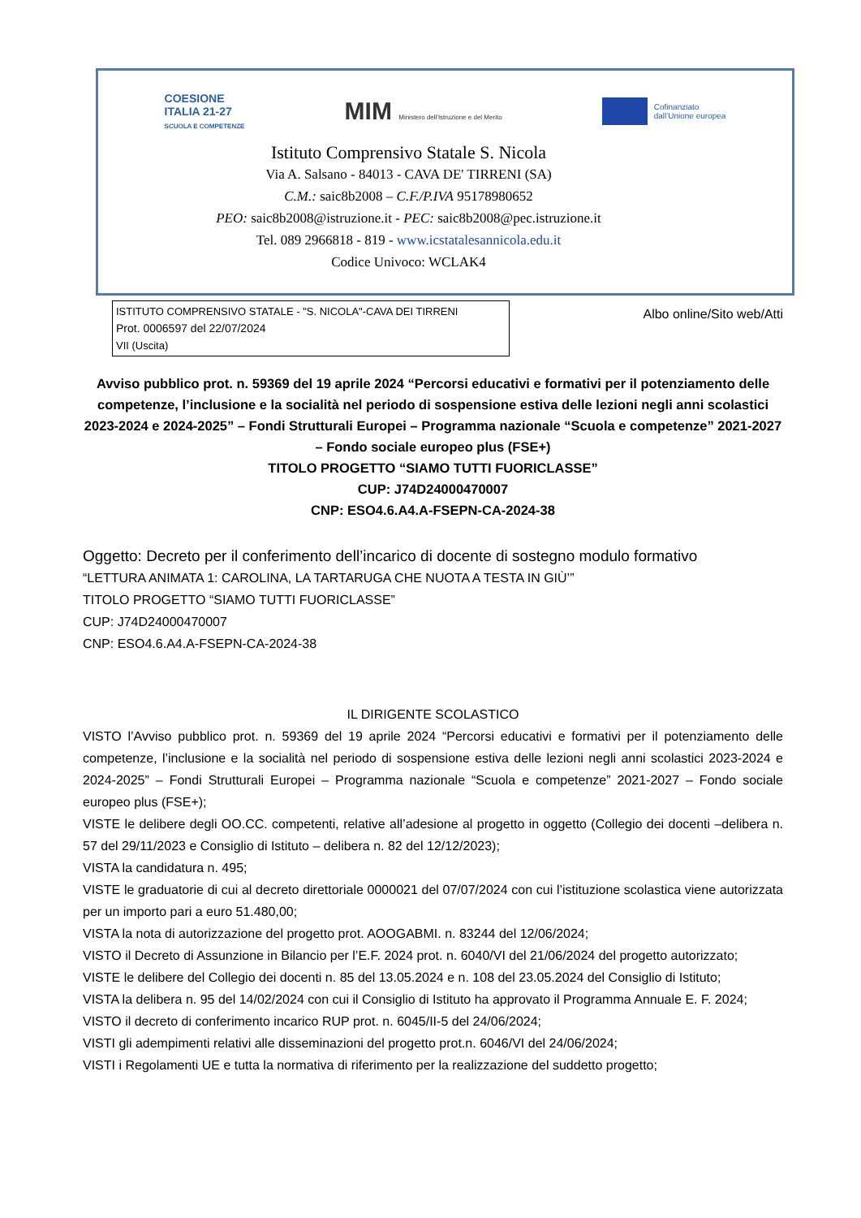COESIONE
ITALIA 21-27
SCUOLA E COMPETENZE
MIM Ministero dell'Istruzione e del Merito
Cofinanziato
dall'Unione europea
Istituto Comprensivo Statale S. Nicola
Via A. Salsano - 84013 - CAVA DE' TIRRENI (SA)
C.M.: saic8b2008 – C.F./P.IVA 95178980652
PEO: saic8b2008@istruzione.it - PEC: saic8b2008@pec.istruzione.it
Tel. 089 2966818 - 819 - www.icstatalesannicola.edu.it
Codice Univoco: WCLAK4
ISTITUTO COMPRENSIVO STATALE - "S. NICOLA"-CAVA DEI TIRRENI
Prot. 0006597 del 22/07/2024
VII (Uscita)
Albo online/Sito web/Atti
Avviso pubblico prot. n. 59369 del 19 aprile 2024 “Percorsi educativi e formativi per il potenziamento delle competenze, l’inclusione e la socialità nel periodo di sospensione estiva delle lezioni negli anni scolastici 2023-2024 e 2024-2025” – Fondi Strutturali Europei – Programma nazionale “Scuola e competenze” 2021-2027 – Fondo sociale europeo plus (FSE+)
TITOLO PROGETTO “SIAMO TUTTI FUORICLASSE”
CUP: J74D24000470007
CNP: ESO4.6.A4.A-FSEPN-CA-2024-38
Oggetto: Decreto per il conferimento dell’incarico di docente di sostegno modulo formativo
“LETTURA ANIMATA 1: CAROLINA, LA TARTARUGA CHE NUOTA A TESTA IN GIÙ’”
TITOLO PROGETTO “SIAMO TUTTI FUORICLASSE”
CUP: J74D24000470007
CNP: ESO4.6.A4.A-FSEPN-CA-2024-38
IL DIRIGENTE SCOLASTICO
VISTO l’Avviso pubblico prot. n. 59369 del 19 aprile 2024 “Percorsi educativi e formativi per il potenziamento delle competenze, l’inclusione e la socialità nel periodo di sospensione estiva delle lezioni negli anni scolastici 2023-2024 e 2024-2025” – Fondi Strutturali Europei – Programma nazionale “Scuola e competenze” 2021-2027 – Fondo sociale europeo plus (FSE+);
VISTE le delibere degli OO.CC. competenti, relative all’adesione al progetto in oggetto (Collegio dei docenti –delibera n. 57 del 29/11/2023 e Consiglio di Istituto – delibera n. 82 del 12/12/2023);
VISTA la candidatura n. 495;
VISTE le graduatorie di cui al decreto direttoriale 0000021 del 07/07/2024 con cui l’istituzione scolastica viene autorizzata per un importo pari a euro 51.480,00;
VISTA la nota di autorizzazione del progetto prot. AOOGABMI. n. 83244 del 12/06/2024;
VISTO il Decreto di Assunzione in Bilancio per l’E.F. 2024 prot. n. 6040/VI del 21/06/2024 del progetto autorizzato;
VISTE le delibere del Collegio dei docenti n. 85 del 13.05.2024 e n. 108 del 23.05.2024 del Consiglio di Istituto;
VISTA la delibera n. 95 del 14/02/2024 con cui il Consiglio di Istituto ha approvato il Programma Annuale E. F. 2024;
VISTO il decreto di conferimento incarico RUP prot. n. 6045/II-5 del 24/06/2024;
VISTI gli adempimenti relativi alle disseminazioni del progetto prot.n. 6046/VI del 24/06/2024;
VISTI i Regolamenti UE e tutta la normativa di riferimento per la realizzazione del suddetto progetto;